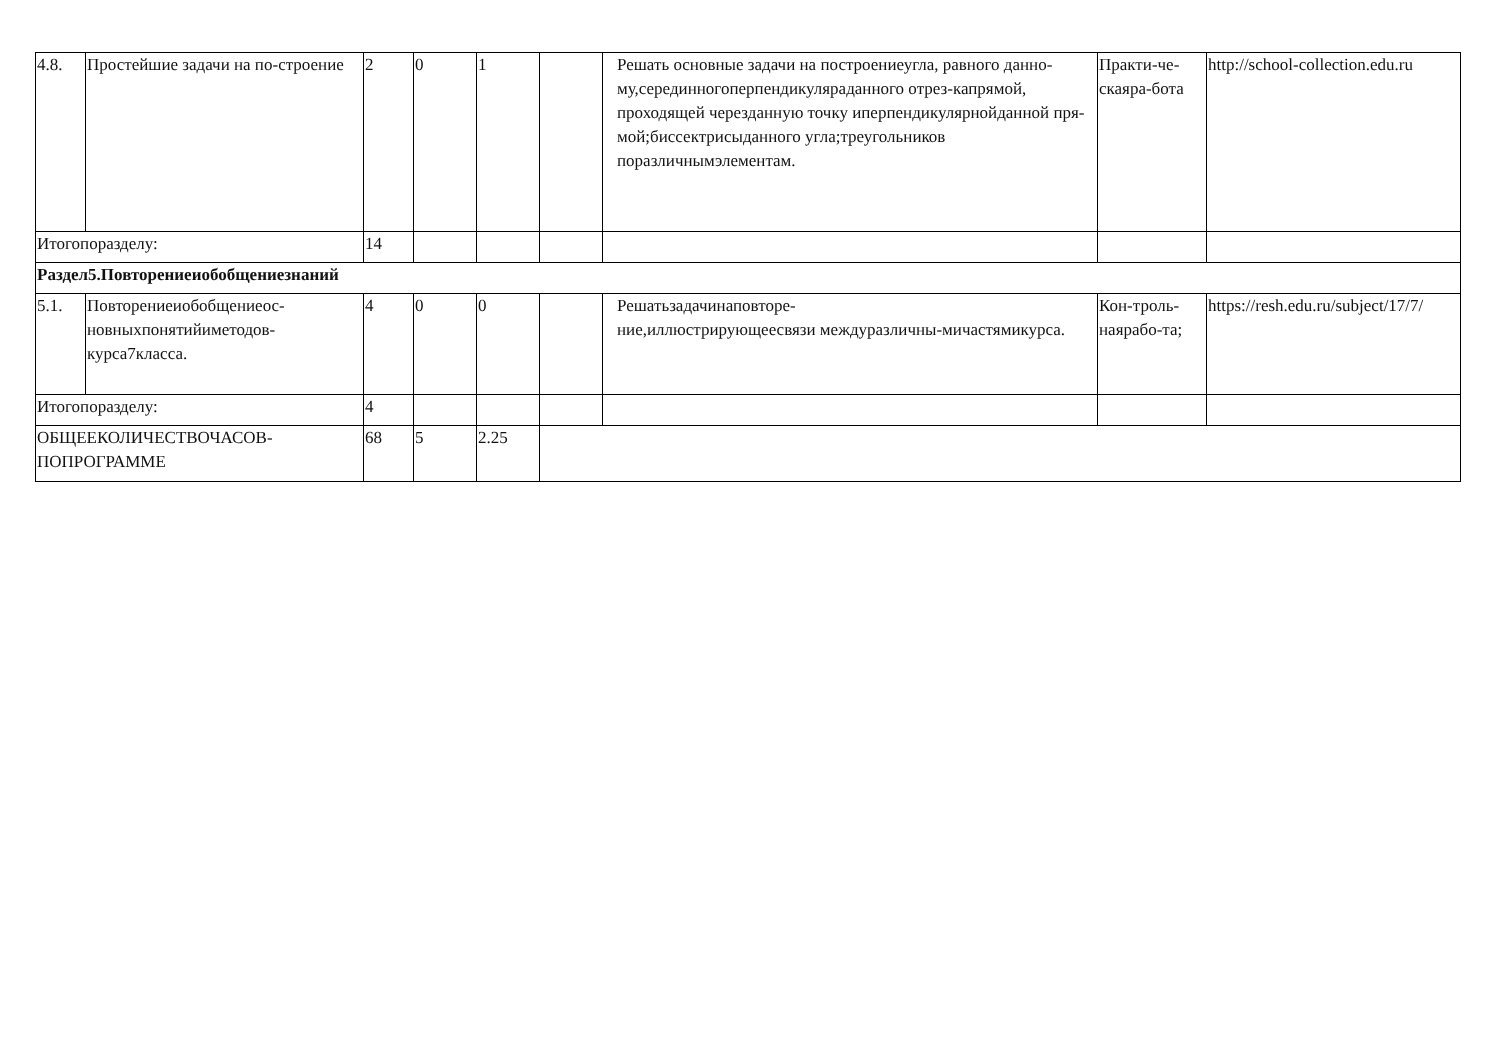| 4.8. | Простейшие задачи на по-строение | 2 | 0 | 1 | | Решать основные задачи на построениеугла, равного данно- му,серединногоперпендикуляраданного отрез-капрямой, проходящей черезданную точку иперпендикулярнойданной пря- мой;биссектрисыданного угла;треугольников поразличнымэлементам. | Практи-че-скаяра-бота | http://school-collection.edu.ru |
| Итогопоразделу: | | 14 | | | | | | |
| Раздел5.Повторениеиобобщениезнаний | | | | | | | | |
| 5.1. | Повторениеиобобщениеос-новныхпонятийиметодов-курса7класса. | 4 | 0 | 0 | | Решатьзадачинаповторе- ние,иллюстрирующеесвязи междуразличны-мичастямикурса. | Кон-троль-наярабо-та; | https://resh.edu.ru/subject/17/7/ |
| Итогопоразделу: | | 4 | | | | | | |
| ОБЩЕЕКОЛИЧЕСТВОЧАСОВ-ПОПРОГРАММЕ | | 68 | 5 | 2.25 | | | | |